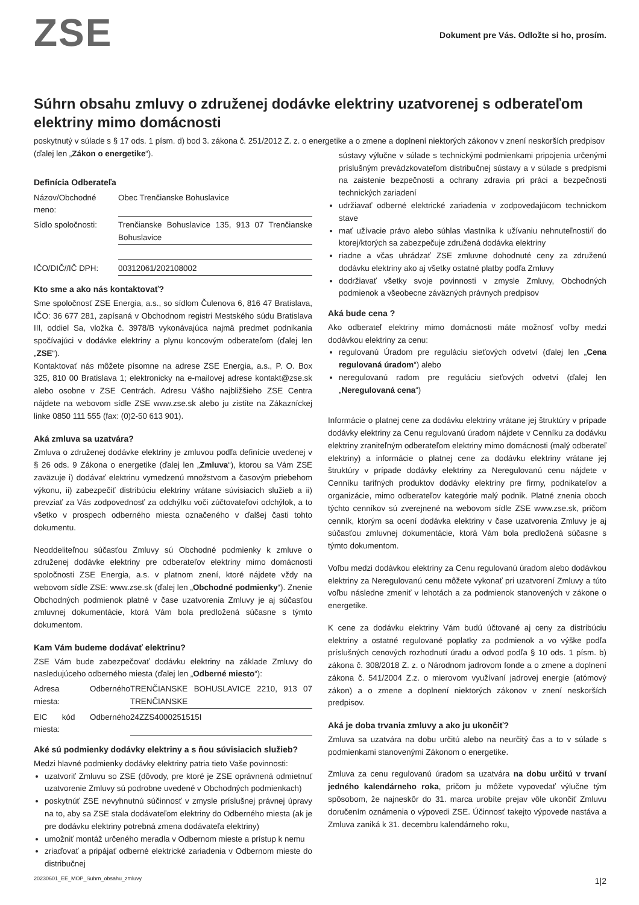ZSE
Dokument pre Vás. Odložte si ho, prosím.
Súhrn obsahu zmluvy o združenej dodávke elektriny uzatvorenej s odberateľom elektriny mimo domácnosti
poskytnutý v súlade s § 17 ods. 1 písm. d) bod 3. zákona č. 251/2012 Z. z. o energetike a o zmene a doplnení niektorých zákonov v znení neskorších predpisov (ďalej len „Zákon o energetike“).
Definícia Odberateľa
Názov/Obchodné meno: Obec Trenčianske Bohuslavice
Sídlo spoločnosti: Trenčianske Bohuslavice 135, 913 07 Trenčianske Bohuslavice
IČO/DIČ//IČ DPH: 00312061/202108002
Kto sme a ako nás kontaktovať?
Sme spoločnosť ZSE Energia, a.s., so sídlom Čulenova 6, 816 47 Bratislava, IČO: 36 677 281, zapísaná v Obchodnom registri Mestského súdu Bratislava III, oddiel Sa, vložka č. 3978/B vykonávajúca najmä predmet podnikania spočívajúci v dodávke elektriny a plynu koncovým odberateľom (ďalej len „ZSE“).
Kontaktovať nás môžete písomne na adrese ZSE Energia, a.s., P. O. Box 325, 810 00 Bratislava 1; elektronicky na e-mailovej adrese kontakt@zse.sk alebo osobne v ZSE Centrách. Adresu Vášho najbližšieho ZSE Centra nájdete na webovom sídle ZSE www.zse.sk alebo ju zistíte na Zákazníckej linke 0850 111 555 (fax: (0)2-50 613 901).
Aká zmluva sa uzatvára?
Zmluva o združenej dodávke elektriny je zmluvou podľa definície uvedenej v § 26 ods. 9 Zákona o energetike (ďalej len „Zmluva“), ktorou sa Vám ZSE zaväzuje i) dodávať elektrinu vymedzenú množstvom a časovým priebehom výkonu, ii) zabezpečiť distribúciu elektriny vrátane súvisiacich služieb a ii) prevziať za Vás zodpovednosť za odchýlku voči zúčtovateľovi odchýlok, a to všetko v prospech odberného miesta označeného v ďalšej časti tohto dokumentu.
Neoddeliteľnou súčasťou Zmluvy sú Obchodné podmienky k zmluve o združenej dodávke elektriny pre odberateľov elektriny mimo domácnosti spoločnosti ZSE Energia, a.s. v platnom znení, ktoré nájdete vždy na webovom sídle ZSE: www.zse.sk (ďalej len „Obchodné podmienky“). Znenie Obchodných podmienok platné v čase uzatvorenia Zmluvy je aj súčasťou zmluvnej dokumentácie, ktorá Vám bola predložená súčasne s týmto dokumentom.
Kam Vám budeme dodávať elektrinu?
ZSE Vám bude zabezpečovať dodávku elektriny na základe Zmluvy do nasledujúceho odberného miesta (ďalej len „Odberné miesto“):
Adresa Odberného miesta: TRENČIANSKE BOHUSLAVICE 2210, 913 07 TRENČIANSKE
EIC kód Odberného miesta: 24ZZS4000251515I
Aké sú podmienky dodávky elektriny a s ňou súvisiacich služieb?
Medzi hlavné podmienky dodávky elektriny patria tieto Vaše povinnosti:
uzatvoriť Zmluvu so ZSE (dôvody, pre ktoré je ZSE oprávnená odmietnuť uzatvorenie Zmluvy sú podrobne uvedené v Obchodných podmienkach)
poskytnúť ZSE nevyhnutnú súčinnosť v zmysle príslušnej právnej úpravy na to, aby sa ZSE stala dodávateľom elektriny do Odberného miesta (ak je pre dodávku elektriny potrebná zmena dodávateľa elektriny)
umožniť montáž určeného meradla v Odbernom mieste a prístup k nemu
zriaďovať a pripájať odberné elektrické zariadenia v Odbernom mieste do distribučnej
sústavy výlučne v súlade s technickými podmienkami pripojenia určenými príslušným prevádzkovateľom distribučnej sústavy a v súlade s predpismi na zaistenie bezpečnosti a ochrany zdravia pri práci a bezpečnosti technických zariadení
udržiavať odberné elektrické zariadenia v zodpovedajúcom technickom stave
mať užívacie právo alebo súhlas vlastníka k užívaniu nehnuteľnosti/í do ktorej/ktorých sa zabezpečuje združená dodávka elektriny
riadne a včas uhrádzať ZSE zmluvne dohodnuté ceny za združenú dodávku elektriny ako aj všetky ostatné platby podľa Zmluvy
dodržiavať všetky svoje povinnosti v zmysle Zmluvy, Obchodných podmienok a všeobecne záväzných právnych predpisov
Aká bude cena ?
Ako odberateľ elektriny mimo domácnosti máte možnosť voľby medzi dodávkou elektriny za cenu:
regulovanú Úradom pre reguláciu sieťových odvetví (ďalej len „Cena regulovaná úradom“) alebo
neregulovanú radom pre reguláciu sieťových odvetví (ďalej len „Neregulovaná cena“)
Informácie o platnej cene za dodávku elektriny vrátane jej štruktúry v prípade dodávky elektriny za Cenu regulovanú úradom nájdete v Cenníku za dodávku elektriny zraniteľným odberateľom elektriny mimo domácnosti (malý odberateľ elektriny) a informácie o platnej cene za dodávku elektriny vrátane jej štruktúry v prípade dodávky elektriny za Neregulovanú cenu nájdete v Cenníku tarifných produktov dodávky elektriny pre firmy, podnikateľov a organizácie, mimo odberateľov kategórie malý podnik. Platné znenia oboch týchto cenníkov sú zverejnené na webovom sídle ZSE www.zse.sk, pričom cenník, ktorým sa ocení dodávka elektriny v čase uzatvorenia Zmluvy je aj súčasťou zmluvnej dokumentácie, ktorá Vám bola predložená súčasne s týmto dokumentom.
Voľbu medzi dodávkou elektriny za Cenu regulovanú úradom alebo dodávkou elektriny za Neregulovanú cenu môžete vykonať pri uzatvorení Zmluvy a túto voľbu následne zmeniť v lehotách a za podmienok stanovených v zákone o energetike.
K cene za dodávku elektriny Vám budú účtované aj ceny za distribúciu elektriny a ostatné regulované poplatky za podmienok a vo výške podľa príslušných cenových rozhodnutí úradu a odvod podľa § 10 ods. 1 písm. b) zákona č. 308/2018 Z. z. o Národnom jadrovom fonde a o zmene a doplnení zákona č. 541/2004 Z.z. o mierovom využívaní jadrovej energie (atómový zákon) a o zmene a doplnení niektorých zákonov v znení neskorších predpisov.
Aká je doba trvania zmluvy a ako ju ukončiť?
Zmluva sa uzatvára na dobu určitú alebo na neurčitý čas a to v súlade s podmienkami stanovenými Zákonom o energetike.
Zmluva za cenu regulovanú úradom sa uzatvára na dobu určitú v trvaní jedného kalendárneho roka, pričom ju môžete vypovedať výlučne tým spôsobom, že najneskôr do 31. marca urobíte prejav vôle ukončiť Zmluvu doručením oznámenia o výpovedi ZSE. Účinnosť takejto výpovede nastáva a Zmluva zaniká k 31. decembru kalendárneho roku,
20230601_EE_MOP_Suhrn_obsahu_zmluvy 1|2